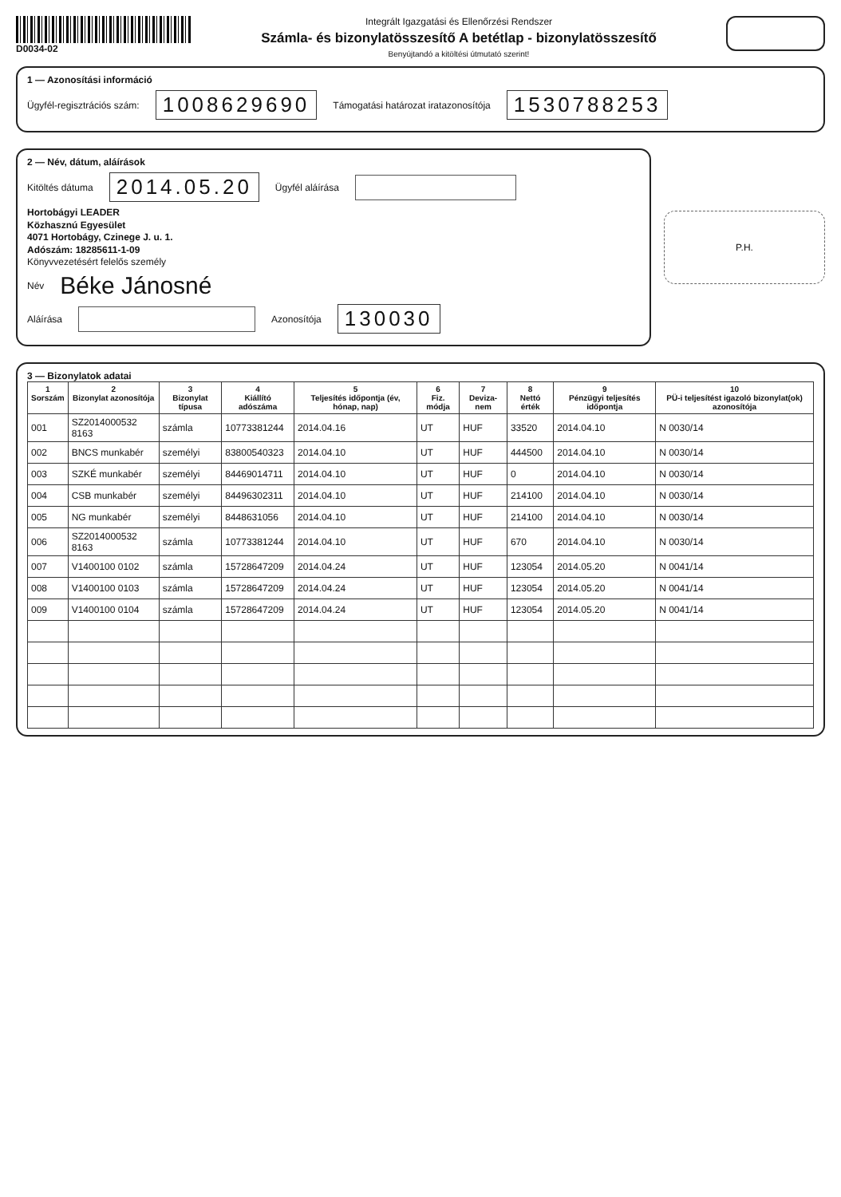D0034-02 Integrált Igazgatási és Ellenőrzési Rendszer
Számla- és bizonylatösszesítő A betétlap - bizonylatösszesítő
Benyújtandó a kitöltési útmutató szerint!
1 — Azonosítási információ
Ügyfél-regisztrációs szám: 1008629690 Támogatási határozat iratazonosítója 1530788253
2 — Név, dátum, aláírások
Kitöltés dátuma 2014.05.20 Ügyfél aláírása
Hortobágyi LEADER
Közhasznú Egyesület
4071 Hortobágy, Czinege J. u. 1.
Adószám: 18285611-1-09
Könyvvezetésért felelős személy
Név Béke Jánosné
Aláírása Azonosítója 130030
P.H.
3 — Bizonylatok adatai
| 1 Sorszám | 2 Bizonylat azonosítója | 3 Bizonylat típusa | 4 Kiállító adószáma | 5 Teljesítés időpontja (év, hónap, nap) | 6 Fiz. módja | 7 Deviza-nem | 8 Nettó érték | 9 Pénzügyi teljesítés időpontja | 10 PÜ-i teljesítést igazoló bizonylat(ok) azonosítója |
| --- | --- | --- | --- | --- | --- | --- | --- | --- | --- |
| 001 | SZ2014000532 8163 | számla | 10773381244 | 2014.04.16 | UT | HUF | 33520 | 2014.04.10 | N 0030/14 |
| 002 | BNCS munkabér | személyi | 83800540323 | 2014.04.10 | UT | HUF | 444500 | 2014.04.10 | N 0030/14 |
| 003 | SZKÉ munkabér | személyi | 84469014711 | 2014.04.10 | UT | HUF | 0 | 2014.04.10 | N 0030/14 |
| 004 | CSB munkabér | személyi | 84496302311 | 2014.04.10 | UT | HUF | 214100 | 2014.04.10 | N 0030/14 |
| 005 | NG munkabér | személyi | 8448631056 | 2014.04.10 | UT | HUF | 214100 | 2014.04.10 | N 0030/14 |
| 006 | SZ2014000532 8163 | számla | 10773381244 | 2014.04.10 | UT | HUF | 670 | 2014.04.10 | N 0030/14 |
| 007 | V1400100 0102 | számla | 15728647209 | 2014.04.24 | UT | HUF | 123054 | 2014.05.20 | N 0041/14 |
| 008 | V1400100 0103 | számla | 15728647209 | 2014.04.24 | UT | HUF | 123054 | 2014.05.20 | N 0041/14 |
| 009 | V1400100 0104 | számla | 15728647209 | 2014.04.24 | UT | HUF | 123054 | 2014.05.20 | N 0041/14 |